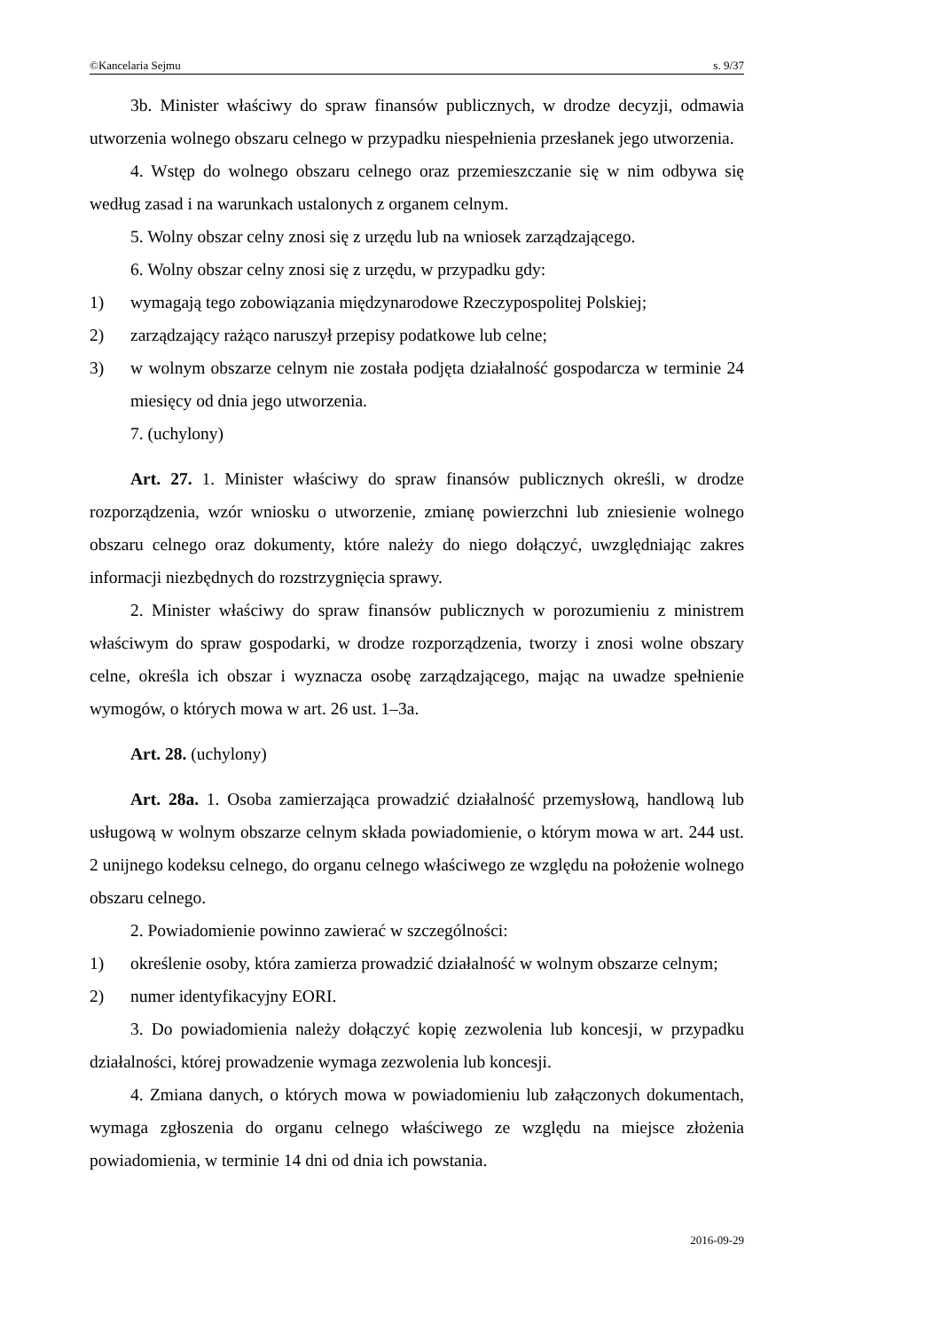©Kancelaria Sejmu s. 9/37
3b. Minister właściwy do spraw finansów publicznych, w drodze decyzji, odmawia utworzenia wolnego obszaru celnego w przypadku niespełnienia przesłanek jego utworzenia.
4. Wstęp do wolnego obszaru celnego oraz przemieszczanie się w nim odbywa się według zasad i na warunkach ustalonych z organem celnym.
5. Wolny obszar celny znosi się z urzędu lub na wniosek zarządzającego.
6. Wolny obszar celny znosi się z urzędu, w przypadku gdy:
1) wymagają tego zobowiązania międzynarodowe Rzeczypospolitej Polskiej;
2) zarządzający rażąco naruszył przepisy podatkowe lub celne;
3) w wolnym obszarze celnym nie została podjęta działalność gospodarcza w terminie 24 miesięcy od dnia jego utworzenia.
7. (uchylony)
Art. 27. 1. Minister właściwy do spraw finansów publicznych określi, w drodze rozporządzenia, wzór wniosku o utworzenie, zmianę powierzchni lub zniesienie wolnego obszaru celnego oraz dokumenty, które należy do niego dołączyć, uwzględniając zakres informacji niezbędnych do rozstrzygnięcia sprawy.
2. Minister właściwy do spraw finansów publicznych w porozumieniu z ministrem właściwym do spraw gospodarki, w drodze rozporządzenia, tworzy i znosi wolne obszary celne, określa ich obszar i wyznacza osobę zarządzającego, mając na uwadze spełnienie wymogów, o których mowa w art. 26 ust. 1–3a.
Art. 28. (uchylony)
Art. 28a. 1. Osoba zamierzająca prowadzić działalność przemysłową, handlową lub usługową w wolnym obszarze celnym składa powiadomienie, o którym mowa w art. 244 ust. 2 unijnego kodeksu celnego, do organu celnego właściwego ze względu na położenie wolnego obszaru celnego.
2. Powiadomienie powinno zawierać w szczególności:
1) określenie osoby, która zamierza prowadzić działalność w wolnym obszarze celnym;
2) numer identyfikacyjny EORI.
3. Do powiadomienia należy dołączyć kopię zezwolenia lub koncesji, w przypadku działalności, której prowadzenie wymaga zezwolenia lub koncesji.
4. Zmiana danych, o których mowa w powiadomieniu lub załączonych dokumentach, wymaga zgłoszenia do organu celnego właściwego ze względu na miejsce złożenia powiadomienia, w terminie 14 dni od dnia ich powstania.
2016-09-29